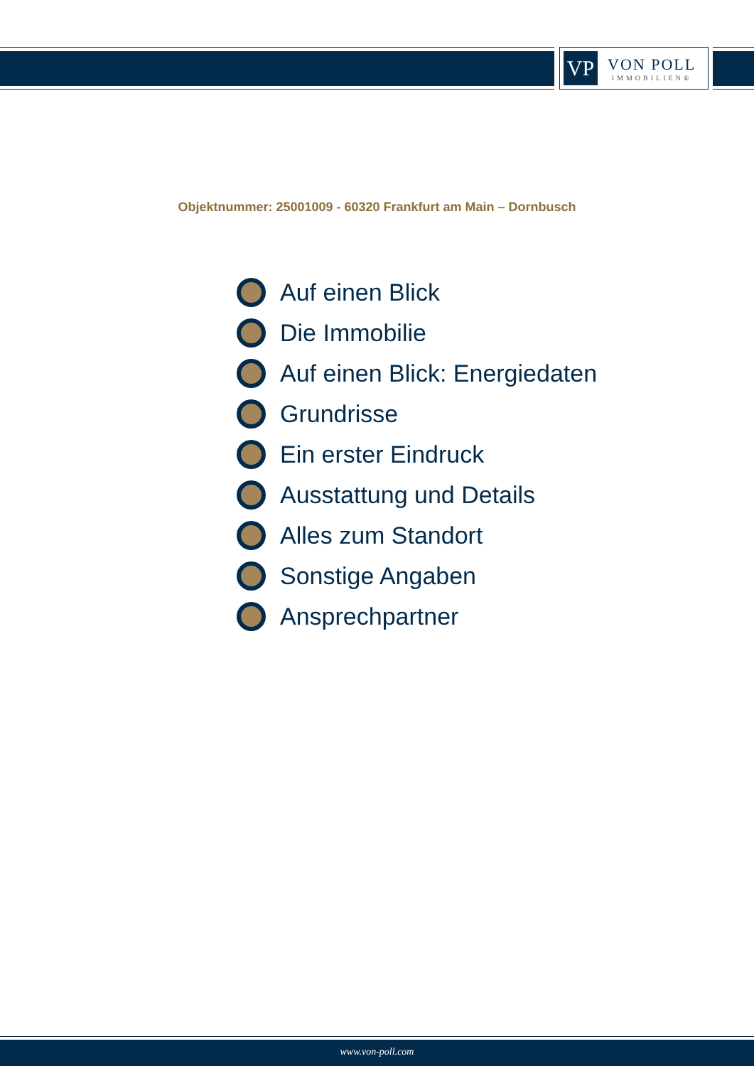VP
VON POLL
IMMOBILIEN®
Objektnummer: 25001009 - 60320 Frankfurt am Main – Dornbusch
Auf einen Blick
Die Immobilie
Auf einen Blick: Energiedaten
Grundrisse
Ein erster Eindruck
Ausstattung und Details
Alles zum Standort
Sonstige Angaben
Ansprechpartner
www.von-poll.com